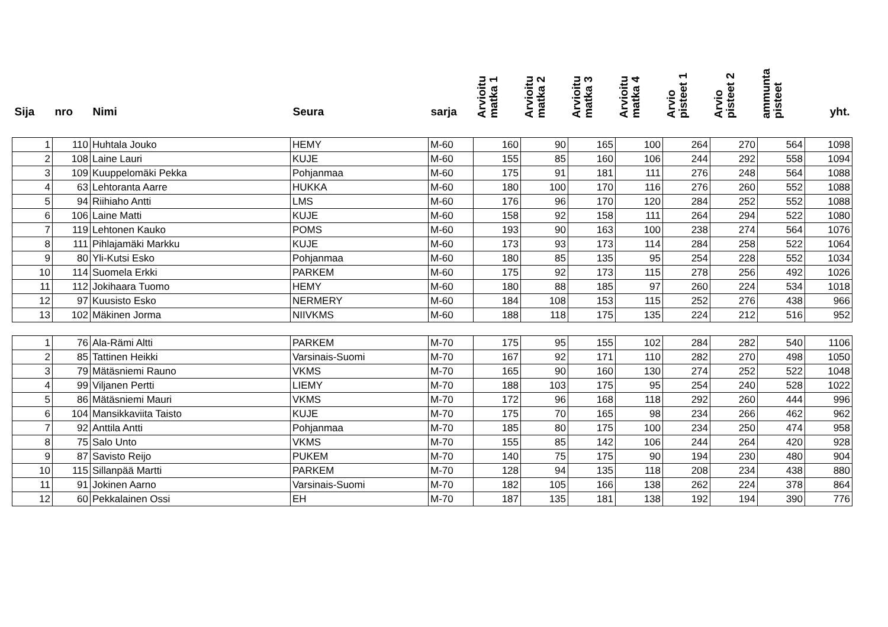| Sija | nro | Nimi | Seura | sarja | Arvioitu matka 1 | Arvioitu matka 2 | Arvioitu matka 3 | Arvioitu matka 4 | Arvio pisteet 1 | Arvio pisteet 2 | ammunta pisteet | yht. |
| --- | --- | --- | --- | --- | --- | --- | --- | --- | --- | --- | --- | --- |
| 1 | 110 | Huhtala Jouko | HEMY | M-60 | 160 | 90 | 165 | 100 | 264 | 270 | 564 | 1098 |
| 2 | 108 | Laine Lauri | KUJE | M-60 | 155 | 85 | 160 | 106 | 244 | 292 | 558 | 1094 |
| 3 | 109 | Kuuppelomäki Pekka | Pohjanmaa | M-60 | 175 | 91 | 181 | 111 | 276 | 248 | 564 | 1088 |
| 4 | 63 | Lehtoranta Aarre | HUKKA | M-60 | 180 | 100 | 170 | 116 | 276 | 260 | 552 | 1088 |
| 5 | 94 | Riihiaho Antti | LMS | M-60 | 176 | 96 | 170 | 120 | 284 | 252 | 552 | 1088 |
| 6 | 106 | Laine Matti | KUJE | M-60 | 158 | 92 | 158 | 111 | 264 | 294 | 522 | 1080 |
| 7 | 119 | Lehtonen Kauko | POMS | M-60 | 193 | 90 | 163 | 100 | 238 | 274 | 564 | 1076 |
| 8 | 111 | Pihlajamäki Markku | KUJE | M-60 | 173 | 93 | 173 | 114 | 284 | 258 | 522 | 1064 |
| 9 | 80 | Yli-Kutsi Esko | Pohjanmaa | M-60 | 180 | 85 | 135 | 95 | 254 | 228 | 552 | 1034 |
| 10 | 114 | Suomela Erkki | PARKEM | M-60 | 175 | 92 | 173 | 115 | 278 | 256 | 492 | 1026 |
| 11 | 112 | Jokihaara Tuomo | HEMY | M-60 | 180 | 88 | 185 | 97 | 260 | 224 | 534 | 1018 |
| 12 | 97 | Kuusisto Esko | NERMERY | M-60 | 184 | 108 | 153 | 115 | 252 | 276 | 438 | 966 |
| 13 | 102 | Mäkinen Jorma | NIIVKMS | M-60 | 188 | 118 | 175 | 135 | 224 | 212 | 516 | 952 |
| 1 | 76 | Ala-Rämi Altti | PARKEM | M-70 | 175 | 95 | 155 | 102 | 284 | 282 | 540 | 1106 |
| 2 | 85 | Tattinen Heikki | Varsinais-Suomi | M-70 | 167 | 92 | 171 | 110 | 282 | 270 | 498 | 1050 |
| 3 | 79 | Mätäsniemi Rauno | VKMS | M-70 | 165 | 90 | 160 | 130 | 274 | 252 | 522 | 1048 |
| 4 | 99 | Viljanen Pertti | LIEMY | M-70 | 188 | 103 | 175 | 95 | 254 | 240 | 528 | 1022 |
| 5 | 86 | Mätäsniemi Mauri | VKMS | M-70 | 172 | 96 | 168 | 118 | 292 | 260 | 444 | 996 |
| 6 | 104 | Mansikkaviita Taisto | KUJE | M-70 | 175 | 70 | 165 | 98 | 234 | 266 | 462 | 962 |
| 7 | 92 | Anttila Antti | Pohjanmaa | M-70 | 185 | 80 | 175 | 100 | 234 | 250 | 474 | 958 |
| 8 | 75 | Salo Unto | VKMS | M-70 | 155 | 85 | 142 | 106 | 244 | 264 | 420 | 928 |
| 9 | 87 | Savisto Reijo | PUKEM | M-70 | 140 | 75 | 175 | 90 | 194 | 230 | 480 | 904 |
| 10 | 115 | Sillanpää Martti | PARKEM | M-70 | 128 | 94 | 135 | 118 | 208 | 234 | 438 | 880 |
| 11 | 91 | Jokinen Aarno | Varsinais-Suomi | M-70 | 182 | 105 | 166 | 138 | 262 | 224 | 378 | 864 |
| 12 | 60 | Pekkalainen Ossi | EH | M-70 | 187 | 135 | 181 | 138 | 192 | 194 | 390 | 776 |